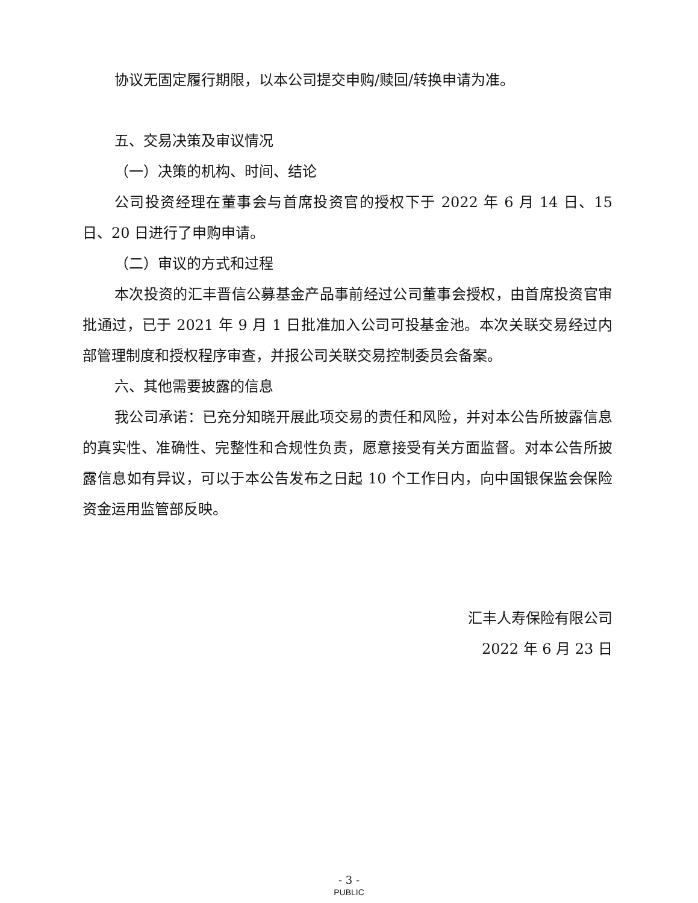协议无固定履行期限，以本公司提交申购/赎回/转换申请为准。
五、交易决策及审议情况
（一）决策的机构、时间、结论
公司投资经理在董事会与首席投资官的授权下于 2022 年 6 月 14 日、15 日、20 日进行了申购申请。
（二）审议的方式和过程
本次投资的汇丰晋信公募基金产品事前经过公司董事会授权，由首席投资官审批通过，已于 2021 年 9 月 1 日批准加入公司可投基金池。本次关联交易经过内部管理制度和授权程序审查，并报公司关联交易控制委员会备案。
六、其他需要披露的信息
我公司承诺：已充分知晓开展此项交易的责任和风险，并对本公告所披露信息的真实性、准确性、完整性和合规性负责，愿意接受有关方面监督。对本公告所披露信息如有异议，可以于本公告发布之日起 10 个工作日内，向中国银保监会保险资金运用监管部反映。
汇丰人寿保险有限公司
2022 年 6 月 23 日
- 3 -
PUBLIC